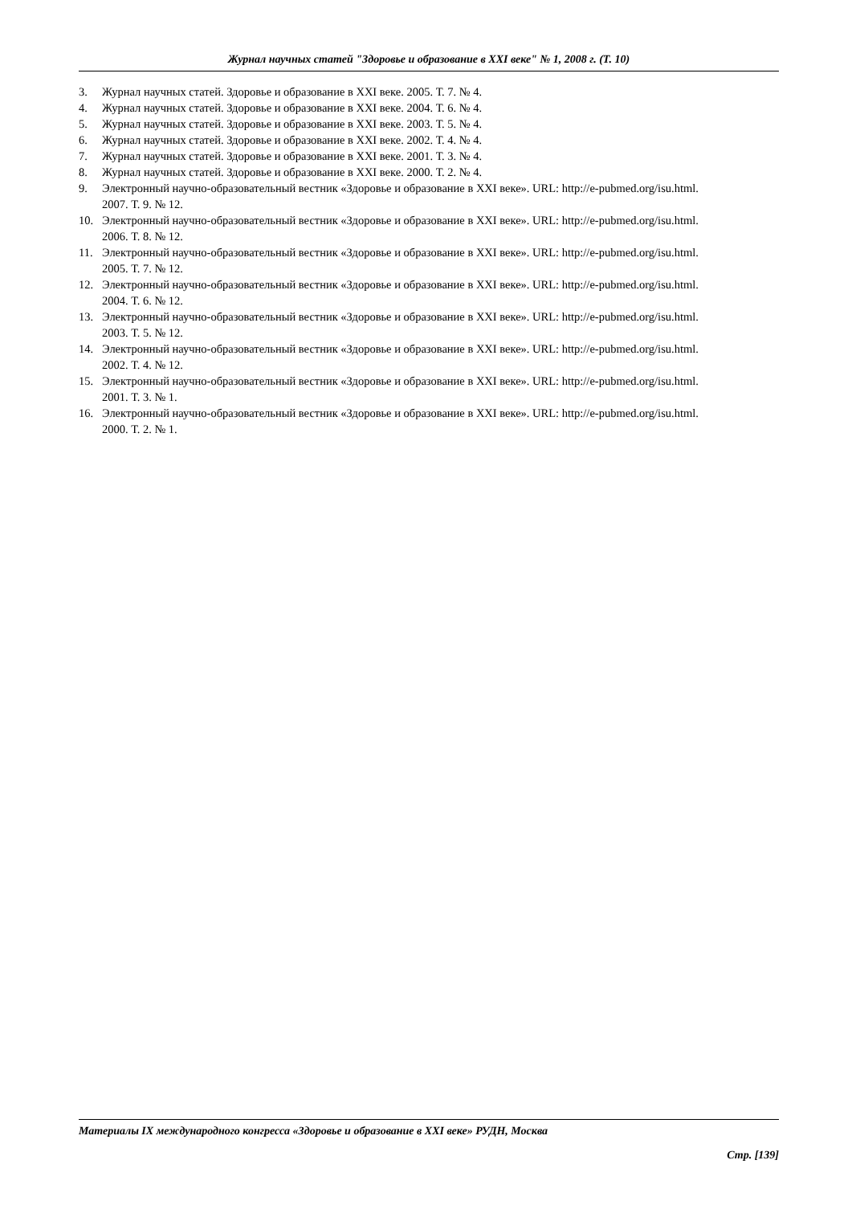Журнал научных статей "Здоровье и образование в XXI веке" № 1, 2008 г. (Т. 10)
3. Журнал научных статей. Здоровье и образование в XXI веке. 2005. Т. 7. № 4.
4. Журнал научных статей. Здоровье и образование в XXI веке. 2004. Т. 6. № 4.
5. Журнал научных статей. Здоровье и образование в XXI веке. 2003. Т. 5. № 4.
6. Журнал научных статей. Здоровье и образование в XXI веке. 2002. Т. 4. № 4.
7. Журнал научных статей. Здоровье и образование в XXI веке. 2001. Т. 3. № 4.
8. Журнал научных статей. Здоровье и образование в XXI веке. 2000. Т. 2. № 4.
9. Электронный научно-образовательный вестник «Здоровье и образование в XXI веке». URL: http://e-pubmed.org/isu.html. 2007. Т. 9. № 12.
10. Электронный научно-образовательный вестник «Здоровье и образование в XXI веке». URL: http://e-pubmed.org/isu.html. 2006. Т. 8. № 12.
11. Электронный научно-образовательный вестник «Здоровье и образование в XXI веке». URL: http://e-pubmed.org/isu.html. 2005. Т. 7. № 12.
12. Электронный научно-образовательный вестник «Здоровье и образование в XXI веке». URL: http://e-pubmed.org/isu.html. 2004. Т. 6. № 12.
13. Электронный научно-образовательный вестник «Здоровье и образование в XXI веке». URL: http://e-pubmed.org/isu.html. 2003. Т. 5. № 12.
14. Электронный научно-образовательный вестник «Здоровье и образование в XXI веке». URL: http://e-pubmed.org/isu.html. 2002. Т. 4. № 12.
15. Электронный научно-образовательный вестник «Здоровье и образование в XXI веке». URL: http://e-pubmed.org/isu.html. 2001. Т. 3. № 1.
16. Электронный научно-образовательный вестник «Здоровье и образование в XXI веке». URL: http://e-pubmed.org/isu.html. 2000. Т. 2. № 1.
Материалы IX международного конгресса «Здоровье и образование в XXI веке» РУДН, Москва
Стр. [139]